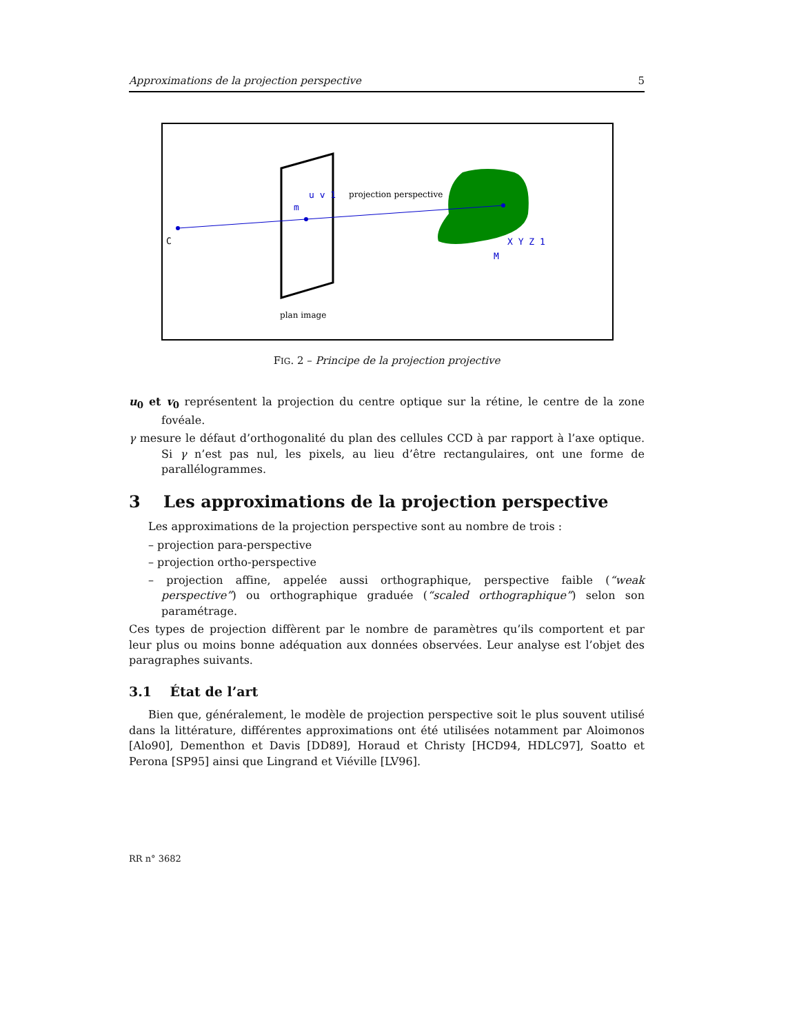Approximations de la projection perspective 5
C
m
u v 1
projection perspective
M
X Y Z 1
plan image
FIG. 2 – Principe de la projection projective
u<sub>0</sub> et v<sub>0</sub> représentent la projection du centre optique sur la rétine, le centre de la zone fovéale.
γ mesure le défaut d’orthogonalité du plan des cellules CCD à par rapport à l’axe optique. Si γ n’est pas nul, les pixels, au lieu d’être rectangulaires, ont une forme de parallélogrammes.
3 Les approximations de la projection perspective
Les approximations de la projection perspective sont au nombre de trois :
– projection para-perspective
– projection ortho-perspective
– projection affine, appelée aussi orthographique, perspective faible (“weak perspective”) ou orthographique graduée (“scaled orthographique”) selon son paramétrage.
Ces types de projection diffèrent par le nombre de paramètres qu’ils comportent et par leur plus ou moins bonne adéquation aux données observées. Leur analyse est l’objet des paragraphes suivants.
3.1 État de l’art
Bien que, généralement, le modèle de projection perspective soit le plus souvent utilisé dans la littérature, différentes approximations ont été utilisées notamment par Aloimonos [Alo90], Dementhon et Davis [DD89], Horaud et Christy [HCD94, HDLC97], Soatto et Perona [SP95] ainsi que Lingrand et Viéville [LV96].
RR n° 3682